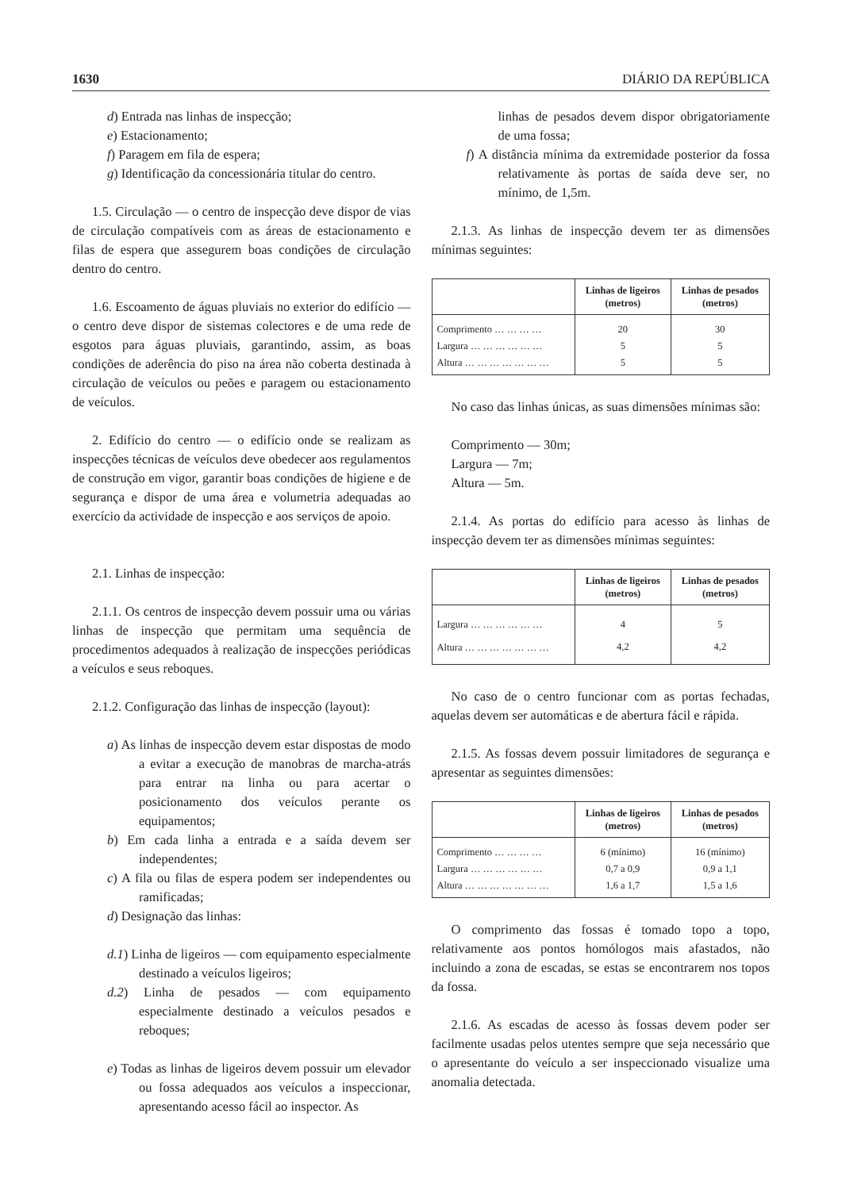1630 DIÁRIO DA REPÚBLICA
d) Entrada nas linhas de inspecção;
e) Estacionamento;
f) Paragem em fila de espera;
g) Identificação da concessionária titular do centro.
1.5. Circulação — o centro de inspecção deve dispor de vias de circulação compatíveis com as áreas de estacionamento e filas de espera que assegurem boas condições de circulação dentro do centro.
1.6. Escoamento de águas pluviais no exterior do edifício — o centro deve dispor de sistemas colectores e de uma rede de esgotos para águas pluviais, garantindo, assim, as boas condições de aderência do piso na área não coberta destinada à circulação de veículos ou peões e paragem ou estacionamento de veículos.
2. Edifício do centro — o edifício onde se realizam as inspecções técnicas de veículos deve obedecer aos regulamentos de construção em vigor, garantir boas condições de higiene e de segurança e dispor de uma área e volumetria adequadas ao exercício da actividade de inspecção e aos serviços de apoio.
2.1. Linhas de inspecção:
2.1.1. Os centros de inspecção devem possuir uma ou várias linhas de inspecção que permitam uma sequência de procedimentos adequados à realização de inspecções periódicas a veículos e seus reboques.
2.1.2. Configuração das linhas de inspecção (layout):
a) As linhas de inspecção devem estar dispostas de modo a evitar a execução de manobras de marcha-atrás para entrar na linha ou para acertar o posicionamento dos veículos perante os equipamentos;
b) Em cada linha a entrada e a saída devem ser independentes;
c) A fila ou filas de espera podem ser independentes ou ramificadas;
d) Designação das linhas:
d.1) Linha de ligeiros — com equipamento especialmente destinado a veículos ligeiros;
d.2) Linha de pesados — com equipamento especialmente destinado a veículos pesados e reboques;
e) Todas as linhas de ligeiros devem possuir um elevador ou fossa adequados aos veículos a inspeccionar, apresentando acesso fácil ao inspector. As
linhas de pesados devem dispor obrigatoriamente de uma fossa;
f) A distância mínima da extremidade posterior da fossa relativamente às portas de saída deve ser, no mínimo, de 1,5m.
2.1.3. As linhas de inspecção devem ter as dimensões mínimas seguintes:
| | Linhas de ligeiros (metros) | Linhas de pesados (metros) |
| --- | --- | --- |
| Comprimento … … … … | 20 | 30 |
| Largura … … … … … … | 5 | 5 |
| Altura … … … … … … … | 5 | 5 |
No caso das linhas únicas, as suas dimensões mínimas são:
Comprimento — 30m;
Largura — 7m;
Altura — 5m.
2.1.4. As portas do edifício para acesso às linhas de inspecção devem ter as dimensões mínimas seguintes:
| | Linhas de ligeiros (metros) | Linhas de pesados (metros) |
| --- | --- | --- |
| Largura … … … … … … | 4 | 5 |
| Altura … … … … … … … | 4,2 | 4,2 |
No caso de o centro funcionar com as portas fechadas, aquelas devem ser automáticas e de abertura fácil e rápida.
2.1.5. As fossas devem possuir limitadores de segurança e apresentar as seguintes dimensões:
| | Linhas de ligeiros (metros) | Linhas de pesados (metros) |
| --- | --- | --- |
| Comprimento … … … … | 6 (mínimo) | 16 (mínimo) |
| Largura … … … … … … | 0,7 a 0,9 | 0,9 a 1,1 |
| Altura … … … … … … … | 1,6 a 1,7 | 1,5 a 1,6 |
O comprimento das fossas é tomado topo a topo, relativamente aos pontos homólogos mais afastados, não incluindo a zona de escadas, se estas se encontrarem nos topos da fossa.
2.1.6. As escadas de acesso às fossas devem poder ser facilmente usadas pelos utentes sempre que seja necessário que o apresentante do veículo a ser inspeccionado visualize uma anomalia detectada.